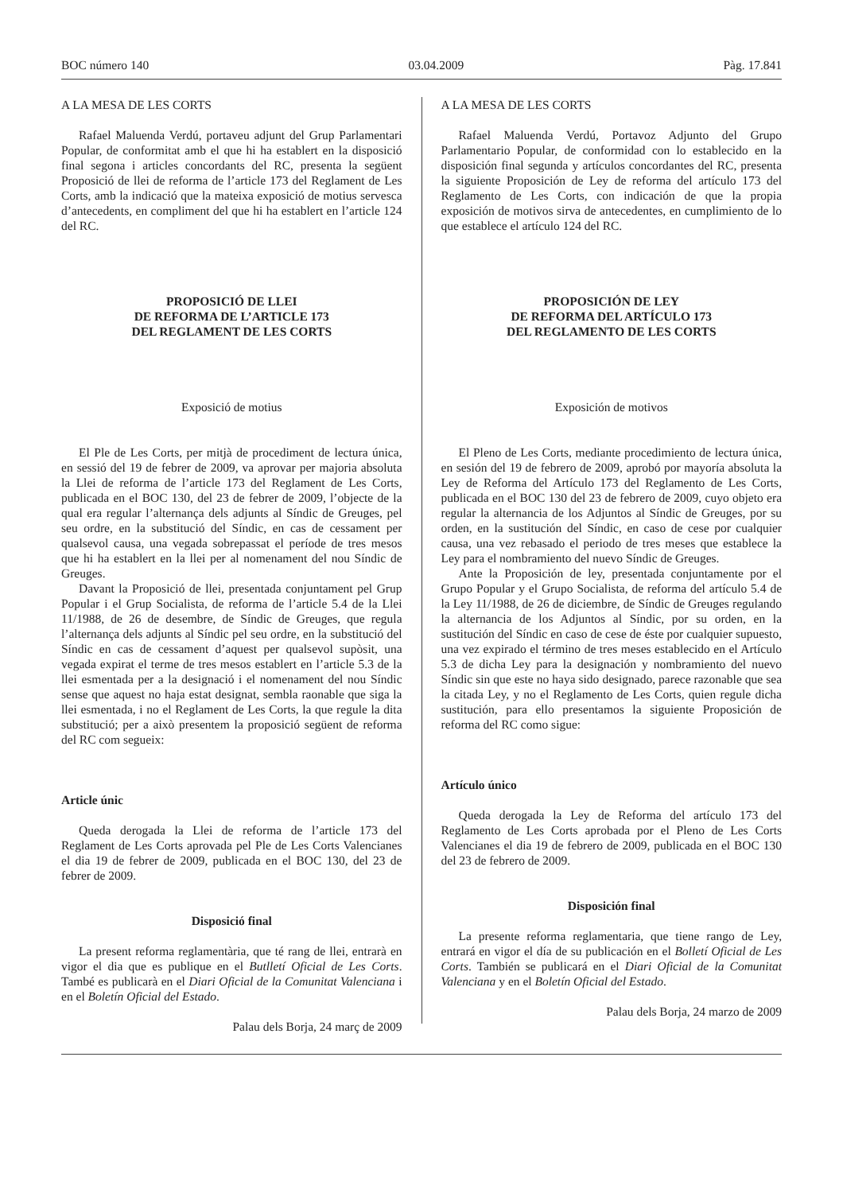BOC número 140 03.04.2009 Pàg. 17.841
A LA MESA DE LES CORTS
Rafael Maluenda Verdú, portaveu adjunt del Grup Parlamentari Popular, de conformitat amb el que hi ha establert en la disposició final segona i articles concordants del RC, presenta la següent Proposició de llei de reforma de l’article 173 del Reglament de Les Corts, amb la indicació que la mateixa exposició de motius servesca d’antecedents, en compliment del que hi ha establert en l’article 124 del RC.
PROPOSICIÓ DE LLEI
DE REFORMA DE L’ARTICLE 173
DEL REGLAMENT DE LES CORTS
Exposició de motius
El Ple de Les Corts, per mitjà de procediment de lectura única, en sessió del 19 de febrer de 2009, va aprovar per majoria absoluta la Llei de reforma de l’article 173 del Reglament de Les Corts, publicada en el BOC 130, del 23 de febrer de 2009, l’objecte de la qual era regular l’alternança dels adjunts al Síndic de Greuges, pel seu ordre, en la substitució del Síndic, en cas de cessament per qualsevol causa, una vegada sobrepassat el període de tres mesos que hi ha establert en la llei per al nomenament del nou Síndic de Greuges.
Davant la Proposició de llei, presentada conjuntament pel Grup Popular i el Grup Socialista, de reforma de l’article 5.4 de la Llei 11/1988, de 26 de desembre, de Síndic de Greuges, que regula l’alternança dels adjunts al Síndic pel seu ordre, en la substitució del Síndic en cas de cessament d’aquest per qualsevol supòsit, una vegada expirat el terme de tres mesos establert en l’article 5.3 de la llei esmentada per a la designació i el nomenament del nou Síndic sense que aquest no haja estat designat, sembla raonable que siga la llei esmentada, i no el Reglament de Les Corts, la que regule la dita substitució; per a això presentem la proposició següent de reforma del RC com segueix:
Article únic
Queda derogada la Llei de reforma de l’article 173 del Reglament de Les Corts aprovada pel Ple de Les Corts Valencianes el dia 19 de febrer de 2009, publicada en el BOC 130, del 23 de febrer de 2009.
Disposició final
La present reforma reglamentària, que té rang de llei, entrarà en vigor el dia que es publique en el Butlletí Oficial de Les Corts. També es publicarà en el Diari Oficial de la Comunitat Valenciana i en el Boletín Oficial del Estado.
Palau dels Borja, 24 març de 2009
A LA MESA DE LES CORTS
Rafael Maluenda Verdú, Portavoz Adjunto del Grupo Parlamentario Popular, de conformidad con lo establecido en la disposición final segunda y artículos concordantes del RC, presenta la siguiente Proposición de Ley de reforma del artículo 173 del Reglamento de Les Corts, con indicación de que la propia exposición de motivos sirva de antecedentes, en cumplimiento de lo que establece el artículo 124 del RC.
PROPOSICIÓN DE LEY
DE REFORMA DEL ARTÍCULO 173
DEL REGLAMENTO DE LES CORTS
Exposición de motivos
El Pleno de Les Corts, mediante procedimiento de lectura única, en sesión del 19 de febrero de 2009, aprobó por mayoría absoluta la Ley de Reforma del Artículo 173 del Reglamento de Les Corts, publicada en el BOC 130 del 23 de febrero de 2009, cuyo objeto era regular la alternancia de los Adjuntos al Síndic de Greuges, por su orden, en la sustitución del Síndic, en caso de cese por cualquier causa, una vez rebasado el periodo de tres meses que establece la Ley para el nombramiento del nuevo Síndic de Greuges.
Ante la Proposición de ley, presentada conjuntamente por el Grupo Popular y el Grupo Socialista, de reforma del artículo 5.4 de la Ley 11/1988, de 26 de diciembre, de Síndic de Greuges regulando la alternancia de los Adjuntos al Síndic, por su orden, en la sustitución del Síndic en caso de cese de éste por cualquier supuesto, una vez expirado el término de tres meses establecido en el Artículo 5.3 de dicha Ley para la designación y nombramiento del nuevo Síndic sin que este no haya sido designado, parece razonable que sea la citada Ley, y no el Reglamento de Les Corts, quien regule dicha sustitución, para ello presentamos la siguiente Proposición de reforma del RC como sigue:
Artículo único
Queda derogada la Ley de Reforma del artículo 173 del Reglamento de Les Corts aprobada por el Pleno de Les Corts Valencianes el dia 19 de febrero de 2009, publicada en el BOC 130 del 23 de febrero de 2009.
Disposición final
La presente reforma reglamentaria, que tiene rango de Ley, entrará en vigor el día de su publicación en el Bolletí Oficial de Les Corts. También se publicará en el Diari Oficial de la Comunitat Valenciana y en el Boletín Oficial del Estado.
Palau dels Borja, 24 marzo de 2009